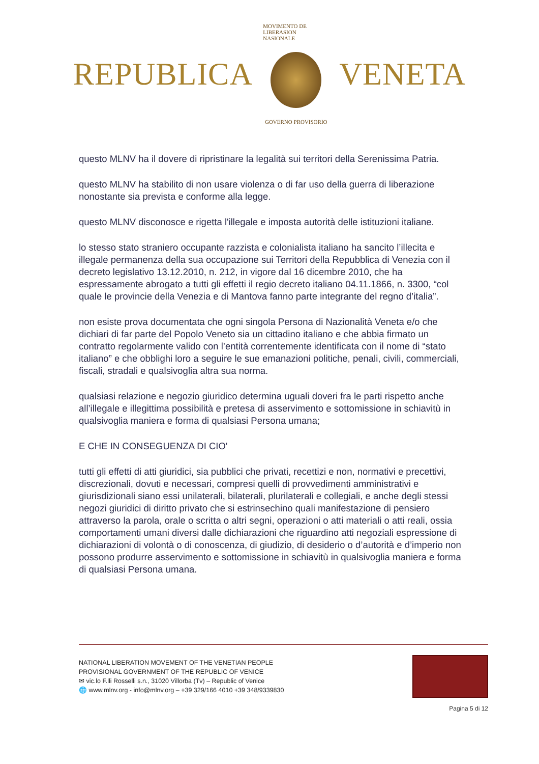REPUBLICA
MOVIMENTO DE LIBERASION NASIONALE
GOVERNO PROVISORIO
VENETA
questo MLNV ha il dovere di ripristinare la legalità sui territori della Serenissima Patria.
questo MLNV ha stabilito di non usare violenza o di far uso della guerra di liberazione nonostante sia prevista e conforme alla legge.
questo MLNV disconosce e rigetta l'illegale e imposta autorità delle istituzioni italiane.
lo stesso stato straniero occupante razzista e colonialista italiano ha sancito l’illecita e illegale permanenza della sua occupazione sui Territori della Repubblica di Venezia con il decreto legislativo 13.12.2010, n. 212, in vigore dal 16 dicembre 2010, che ha espressamente abrogato a tutti gli effetti il regio decreto italiano 04.11.1866, n. 3300, “col quale le provincie della Venezia e di Mantova fanno parte integrante del regno d’italia”.
non esiste prova documentata che ogni singola Persona di Nazionalità Veneta e/o che dichiari di far parte del Popolo Veneto sia un cittadino italiano e che abbia firmato un contratto regolarmente valido con l’entità correntemente identificata con il nome di “stato italiano” e che obblighi loro a seguire le sue emanazioni politiche, penali, civili, commerciali, fiscali, stradali e qualsivoglia altra sua norma.
qualsiasi relazione e negozio giuridico determina uguali doveri fra le parti rispetto anche all’illegale e illegittima possibilità e pretesa di asservimento e sottomissione in schiavitù in qualsivoglia maniera e forma di qualsiasi Persona umana;
E CHE IN CONSEGUENZA DI CIO'
tutti gli effetti di atti giuridici, sia pubblici che privati, recettizi e non, normativi e precettivi, discrezionali, dovuti e necessari, compresi quelli di provvedimenti amministrativi e giurisdizionali siano essi unilaterali, bilaterali, plurilaterali e collegiali, e anche degli stessi negozi giuridici di diritto privato che si estrinsechino quali manifestazione di pensiero attraverso la parola, orale o scritta o altri segni, operazioni o atti materiali o atti reali, ossia comportamenti umani diversi dalle dichiarazioni che riguardino atti negoziali espressione di dichiarazioni di volontà o di conoscenza, di giudizio, di desiderio o d’autorità e d’imperio non possono produrre asservimento e sottomissione in schiavitù in qualsivoglia maniera e forma di qualsiasi Persona umana.
NATIONAL LIBERATION MOVEMENT OF THE VENETIAN PEOPLE
PROVISIONAL GOVERNMENT OF THE REPUBLIC OF VENICE
✉ vic.lo F.lli Rosselli s.n., 31020 Villorba (Tv) – Republic of Venice
🌐 www.mlnv.org - info@mlnv.org – +39 329/166 4010 +39 348/9339830
Pagina 5 di 12